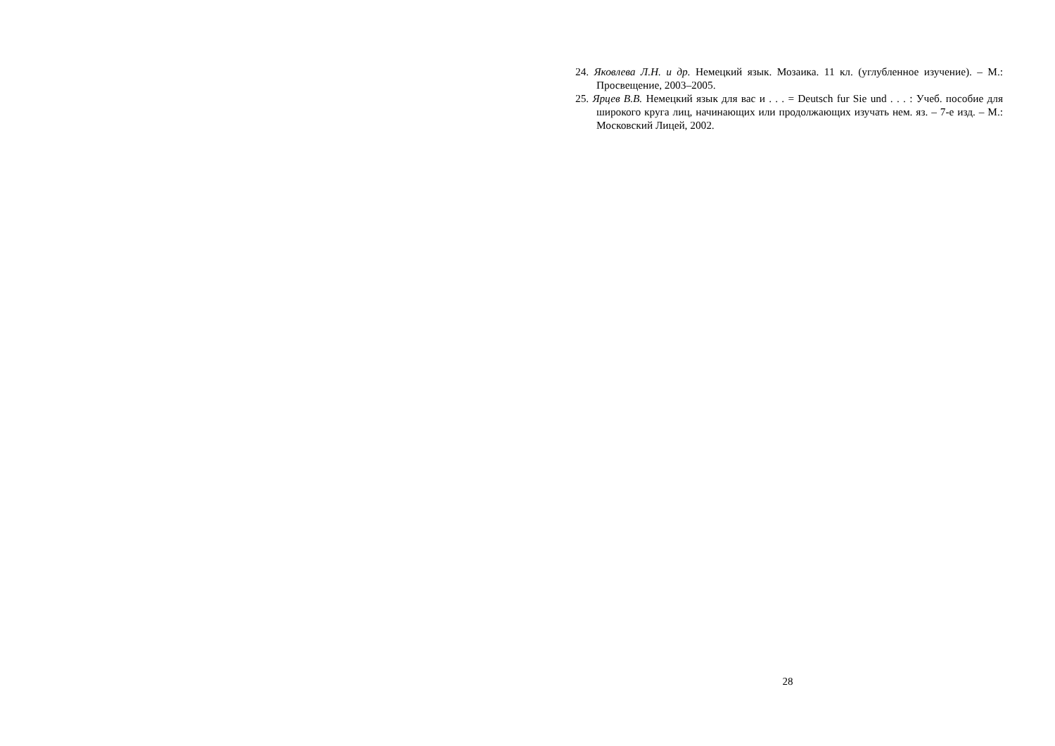24. Яковлева Л.Н. и др. Немецкий язык. Мозаика. 11 кл. (углубленное изучение). – М.: Просвещение, 2003–2005.
25. Ярцев В.В. Немецкий язык для вас и . . . = Deutsch fur Sie und . . . : Учеб. пособие для широкого круга лиц, начинающих или продолжающих изучать нем. яз. – 7-е изд. – М.: Московский Лицей, 2002.
28